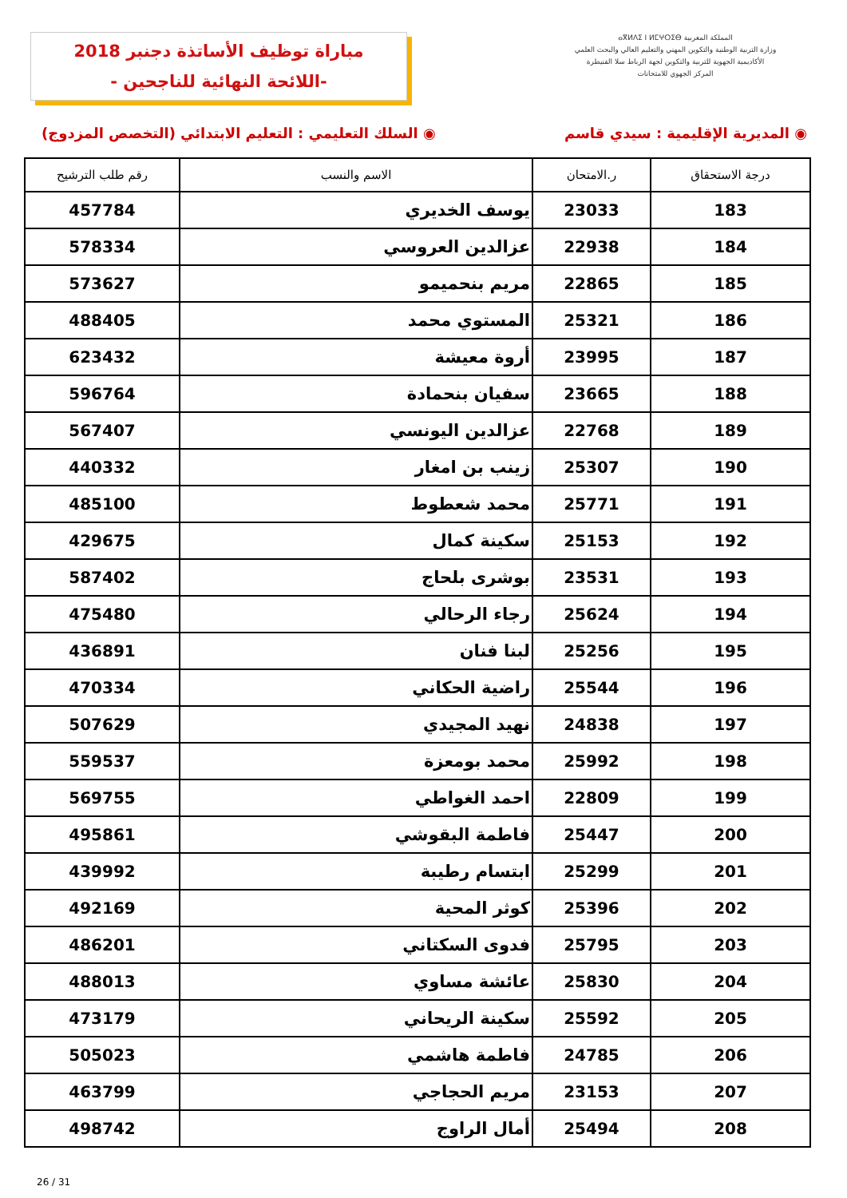المملكة المغربية ⴰⴳⵍⴷⵉ ⵏ ⵍⵎⵖⵔⵉⴱ
وزارة التربية الوطنية والتكوين المهني والتعليم العالي والبحث العلمي
الأكاديمية الجهوية للتربية والتكوين لجهة الرباط سلا القنيطرة
المركز الجهوي للامتحانات
مباراة توظيف الأساتذة دجنبر 2018
-اللائحة النهائية للناجحين -
◉ المديرية الإقليمية : سيدي قاسم ◉ السلك التعليمي : التعليم الابتدائي (التخصص المزدوج)
| درجة الاستحقاق | ر.الامتحان | الاسم والنسب | رقم طلب الترشيح |
| --- | --- | --- | --- |
| 183 | 23033 | يوسف الخديري | 457784 |
| 184 | 22938 | عزالدين العروسي | 578334 |
| 185 | 22865 | مريم بنحميمو | 573627 |
| 186 | 25321 | المستوي محمد | 488405 |
| 187 | 23995 | أروة معيشة | 623432 |
| 188 | 23665 | سفيان بنحمادة | 596764 |
| 189 | 22768 | عزالدين اليونسي | 567407 |
| 190 | 25307 | زينب بن امغار | 440332 |
| 191 | 25771 | محمد شعطوط | 485100 |
| 192 | 25153 | سكينة كمال | 429675 |
| 193 | 23531 | بوشرى بلحاج | 587402 |
| 194 | 25624 | رجاء الرحالي | 475480 |
| 195 | 25256 | لبنا فنان | 436891 |
| 196 | 25544 | راضية الحكاني | 470334 |
| 197 | 24838 | نهيد المجيدي | 507629 |
| 198 | 25992 | محمد بومعزة | 559537 |
| 199 | 22809 | احمد الغواطي | 569755 |
| 200 | 25447 | فاطمة البقوشي | 495861 |
| 201 | 25299 | ابتسام رطيبة | 439992 |
| 202 | 25396 | كوثر المحية | 492169 |
| 203 | 25795 | فدوى السكتاني | 486201 |
| 204 | 25830 | عائشة مساوي | 488013 |
| 205 | 25592 | سكينة الريحاني | 473179 |
| 206 | 24785 | فاطمة هاشمي | 505023 |
| 207 | 23153 | مريم الحجاجي | 463799 |
| 208 | 25494 | أمال الراوج | 498742 |
26 / 31